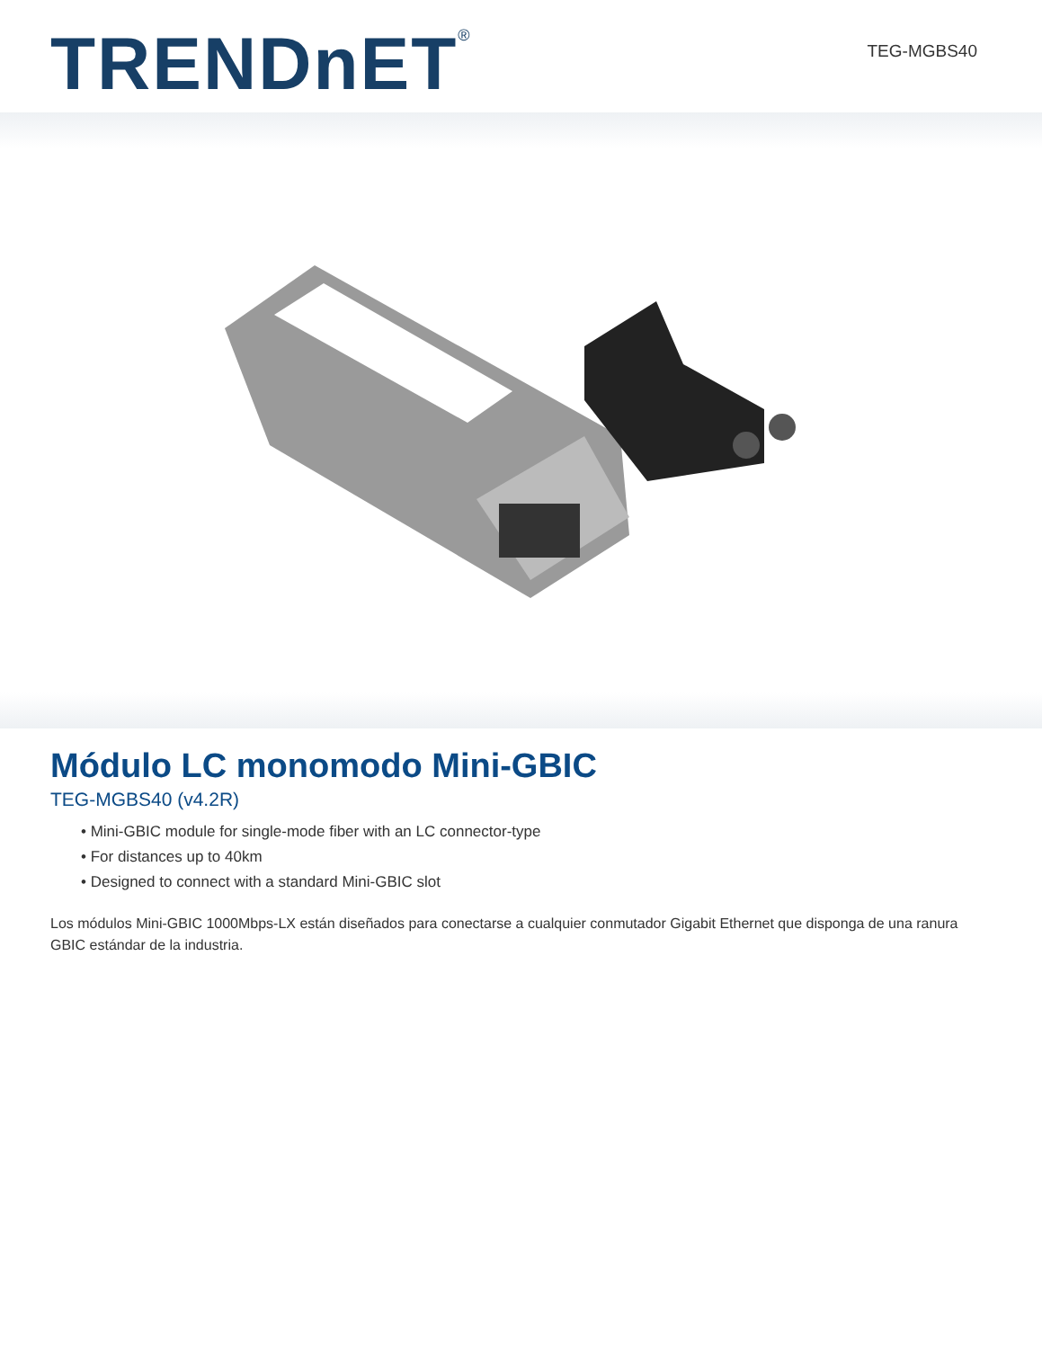TRENDnET<sup>®</sup> TEG-MGBS40
Módulo LC monomodo Mini-GBIC
TEG-MGBS40 (v4.2R)
• Mini-GBIC module for single-mode fiber with an LC connector-type
• For distances up to 40km
• Designed to connect with a standard Mini-GBIC slot
Los módulos Mini-GBIC 1000Mbps-LX están diseñados para conectarse a cualquier conmutador Gigabit Ethernet que disponga de una ranura GBIC estándar de la industria.